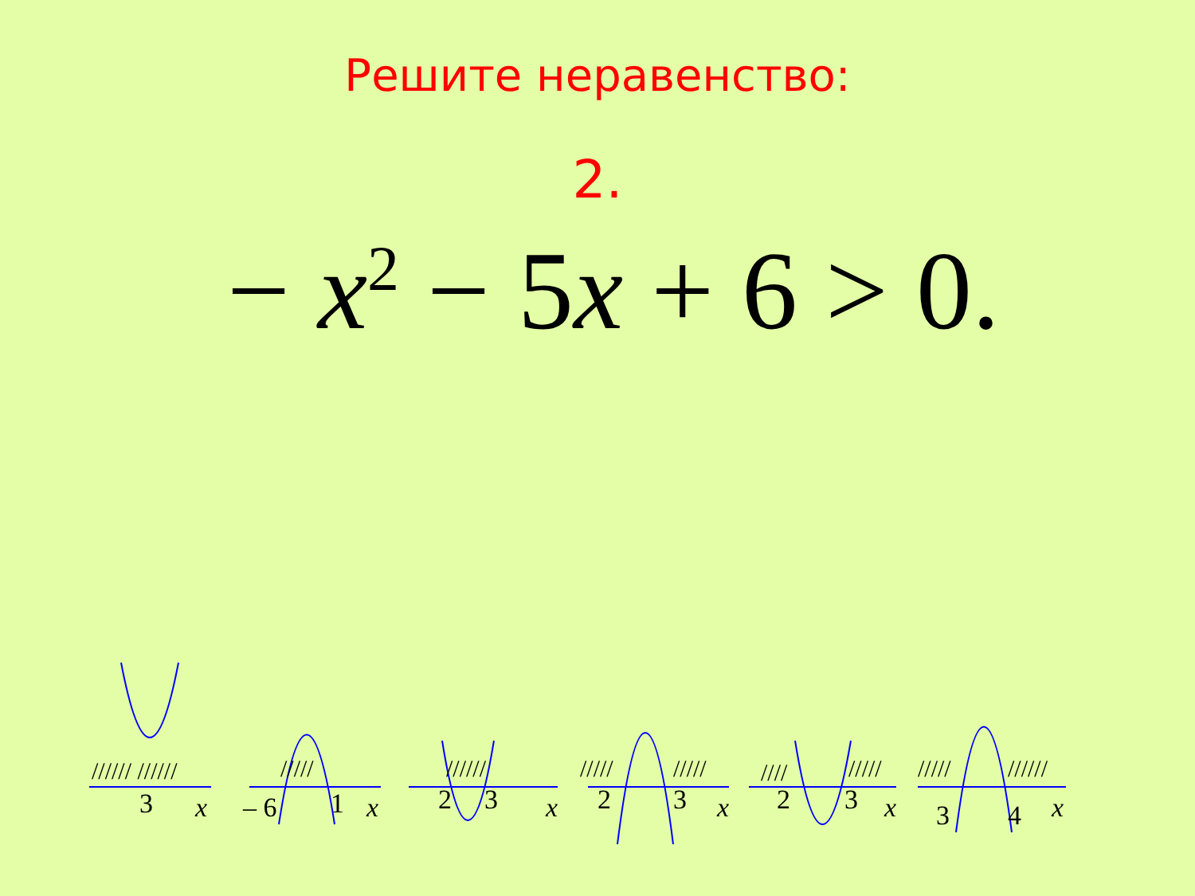Решите неравенство:
2.
− x<sup>2</sup> − 5x + 6 > 0.
3
x
– 6
1
x
2
3
x
2
3
x
2
3
x
3
4
x
////// //////
/////
//////
/////
/////
////
/////
/////
//////